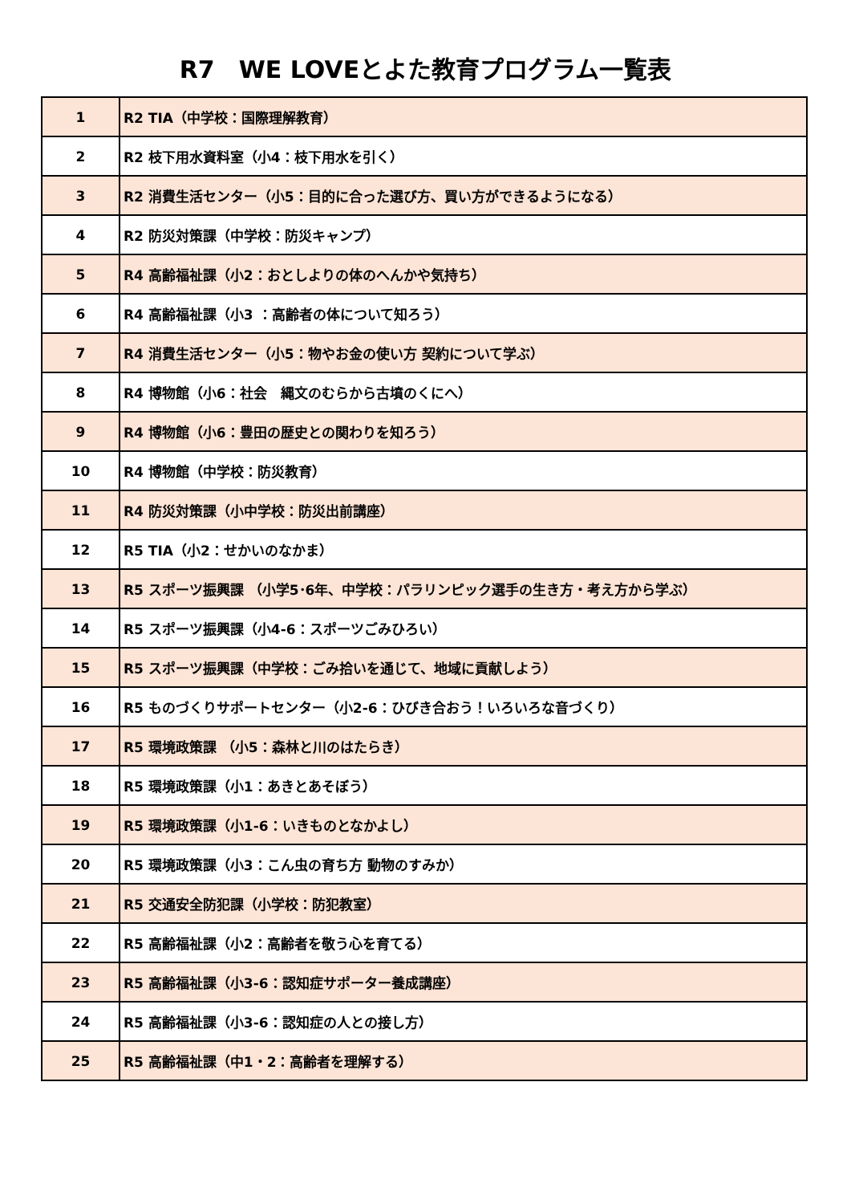R7　WE LOVEとよた教育プログラム一覧表
| 1 | R2 TIA（中学校：国際理解教育） |
| 2 | R2 枝下用水資料室（小4：枝下用水を引く） |
| 3 | R2 消費生活センター（小5：目的に合った選び方、買い方ができるようになる） |
| 4 | R2 防災対策課（中学校：防災キャンプ） |
| 5 | R4 高齢福祉課（小2：おとしよりの体のへんかや気持ち） |
| 6 | R4 高齢福祉課（小3 ：高齢者の体について知ろう） |
| 7 | R4 消費生活センター（小5：物やお金の使い方 契約について学ぶ） |
| 8 | R4 博物館（小6：社会 縄文のむらから古墳のくにへ） |
| 9 | R4 博物館（小6：豊田の歴史との関わりを知ろう） |
| 10 | R4 博物館（中学校：防災教育） |
| 11 | R4 防災対策課（小中学校：防災出前講座） |
| 12 | R5 TIA（小2：せかいのなかま） |
| 13 | R5 スポーツ振興課 （小学5･6年、中学校：パラリンピック選手の生き方・考え方から学ぶ） |
| 14 | R5 スポーツ振興課（小4-6：スポーツごみひろい） |
| 15 | R5 スポーツ振興課（中学校：ごみ拾いを通じて、地域に貢献しよう） |
| 16 | R5 ものづくりサポートセンター（小2-6：ひびき合おう！いろいろな音づくり） |
| 17 | R5 環境政策課 （小5：森林と川のはたらき） |
| 18 | R5 環境政策課（小1：あきとあそぼう） |
| 19 | R5 環境政策課（小1-6：いきものとなかよし） |
| 20 | R5 環境政策課（小3：こん虫の育ち方 動物のすみか） |
| 21 | R5 交通安全防犯課（小学校：防犯教室） |
| 22 | R5 高齢福祉課（小2：高齢者を敬う心を育てる） |
| 23 | R5 高齢福祉課（小3-6：認知症サポーター養成講座） |
| 24 | R5 高齢福祉課（小3-6：認知症の人との接し方） |
| 25 | R5 高齢福祉課（中1・2：高齢者を理解する） |